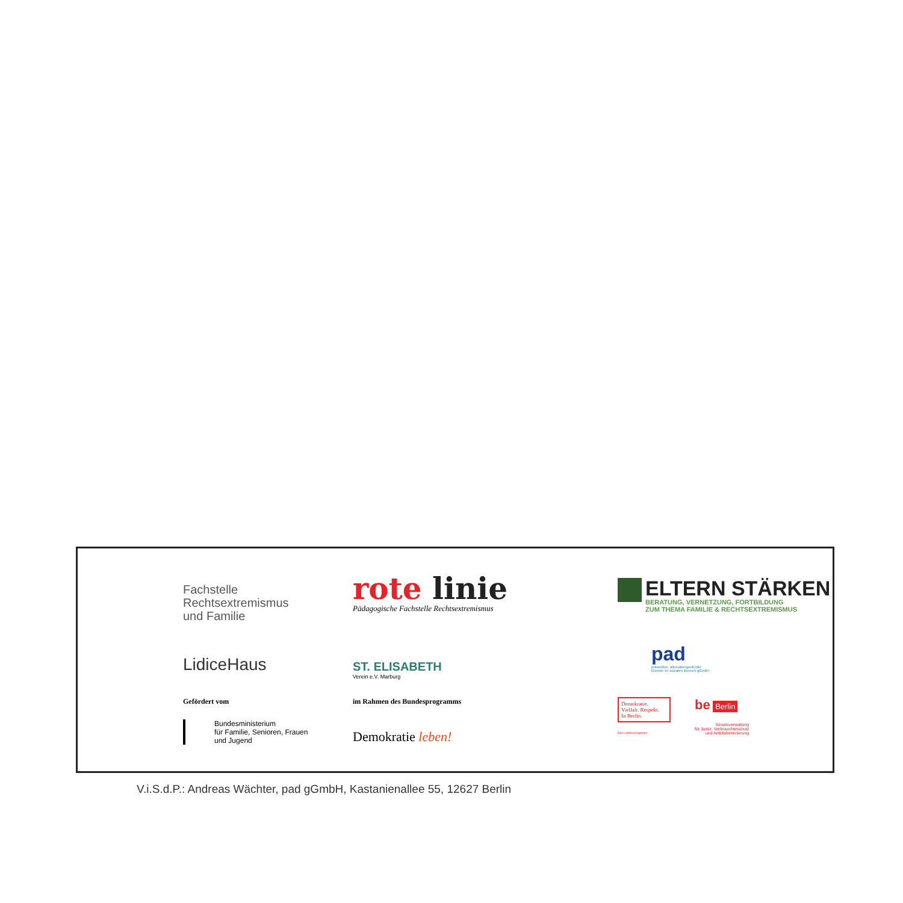Fachstelle
Rechtsextremismus
und Familie
rote linie
Pädagogische Fachstelle Rechtsextremismus
ELTERN STÄRKEN
BERATUNG, VERNETZUNG, FORTBILDUNG
ZUM THEMA FAMILIE & RECHTSEXTREMISMUS
LidiceHaus
ST. ELISABETH
Verein e.V. Marburg
pad
präventive, altersübergreifende
Dienste im sozialen Bereich gGmbH
Gefördert vom
Bundesministerium
für Familie, Senioren, Frauen
und Jugend
im Rahmen des Bundesprogramms
Demokratie leben!
Demokratie.
Vielfalt. Respekt.
In Berlin.
Das Landesprogramm
be Berlin
Senatsverwaltung
für Justiz, Verbraucherschutz
und Antidiskriminierung
V.i.S.d.P.: Andreas Wächter, pad gGmbH, Kastanienallee 55, 12627 Berlin